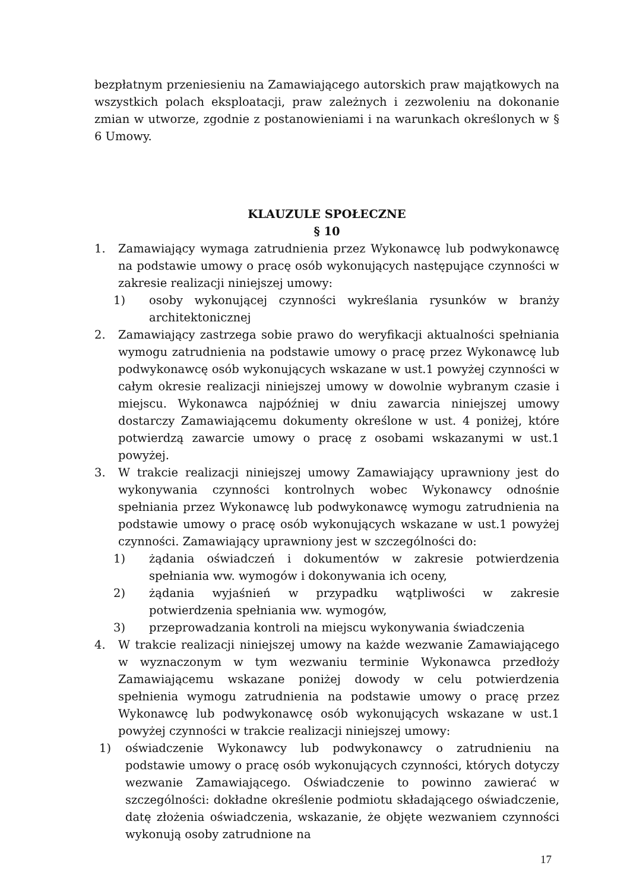bezpłatnym przeniesieniu na Zamawiającego autorskich praw majątkowych na wszystkich polach eksploatacji, praw zależnych i zezwoleniu na dokonanie zmian w utworze, zgodnie z postanowieniami i na warunkach określonych w § 6 Umowy.
KLAUZULE SPOŁECZNE
§ 10
1. Zamawiający wymaga zatrudnienia przez Wykonawcę lub podwykonawcę na podstawie umowy o pracę osób wykonujących następujące czynności w zakresie realizacji niniejszej umowy:
1) osoby wykonującej czynności wykreślania rysunków w branży architektonicznej
2. Zamawiający zastrzega sobie prawo do weryfikacji aktualności spełniania wymogu zatrudnienia na podstawie umowy o pracę przez Wykonawcę lub podwykonawcę osób wykonujących wskazane w ust.1 powyżej czynności w całym okresie realizacji niniejszej umowy w dowolnie wybranym czasie i miejscu. Wykonawca najpóźniej w dniu zawarcia niniejszej umowy dostarczy Zamawiającemu dokumenty określone w ust. 4 poniżej, które potwierdzą zawarcie umowy o pracę z osobami wskazanymi w ust.1 powyżej.
3. W trakcie realizacji niniejszej umowy Zamawiający uprawniony jest do wykonywania czynności kontrolnych wobec Wykonawcy odnośnie spełniania przez Wykonawcę lub podwykonawcę wymogu zatrudnienia na podstawie umowy o pracę osób wykonujących wskazane w ust.1 powyżej czynności. Zamawiający uprawniony jest w szczególności do:
1) żądania oświadczeń i dokumentów w zakresie potwierdzenia spełniania ww. wymogów i dokonywania ich oceny,
2) żądania wyjaśnień w przypadku wątpliwości w zakresie potwierdzenia spełniania ww. wymogów,
3) przeprowadzania kontroli na miejscu wykonywania świadczenia
4. W trakcie realizacji niniejszej umowy na każde wezwanie Zamawiającego w wyznaczonym w tym wezwaniu terminie Wykonawca przedłoży Zamawiającemu wskazane poniżej dowody w celu potwierdzenia spełnienia wymogu zatrudnienia na podstawie umowy o pracę przez Wykonawcę lub podwykonawcę osób wykonujących wskazane w ust.1 powyżej czynności w trakcie realizacji niniejszej umowy:
1) oświadczenie Wykonawcy lub podwykonawcy o zatrudnieniu na podstawie umowy o pracę osób wykonujących czynności, których dotyczy wezwanie Zamawiającego. Oświadczenie to powinno zawierać w szczególności: dokładne określenie podmiotu składającego oświadczenie, datę złożenia oświadczenia, wskazanie, że objęte wezwaniem czynności wykonują osoby zatrudnione na
17